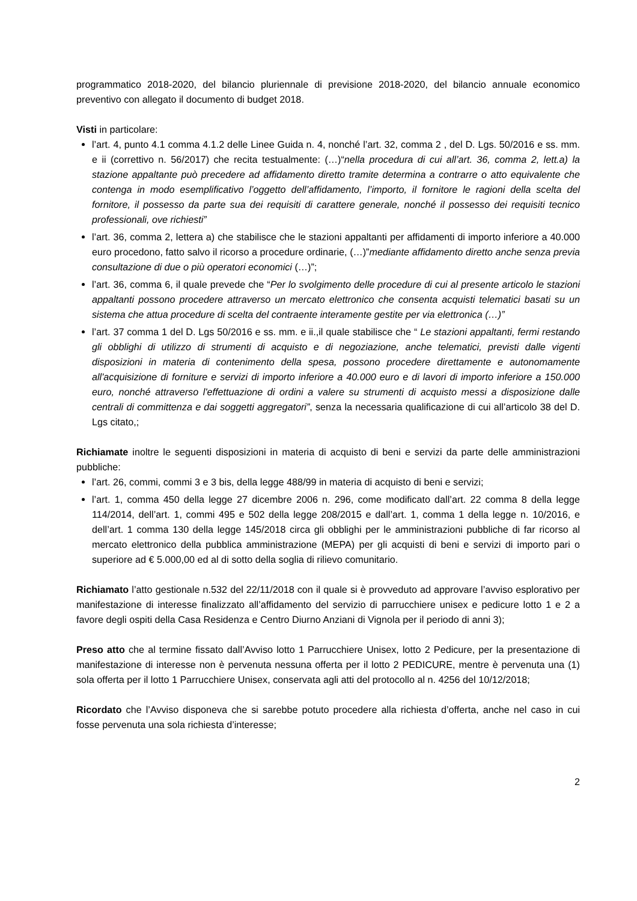programmatico 2018-2020, del bilancio pluriennale di previsione 2018-2020, del bilancio annuale economico preventivo con allegato il documento di budget 2018.
Visti in particolare:
l’art. 4, punto 4.1 comma 4.1.2 delle Linee Guida n. 4, nonché l’art. 32, comma 2 , del D. Lgs. 50/2016 e ss. mm. e ii (correttivo n. 56/2017) che recita testualmente: (…)“nella procedura di cui all’art. 36, comma 2, lett.a) la stazione appaltante può precedere ad affidamento diretto tramite determina a contrarre o atto equivalente che contenga in modo esemplificativo l’oggetto dell’affidamento, l’importo, il fornitore le ragioni della scelta del fornitore, il possesso da parte sua dei requisiti di carattere generale, nonché il possesso dei requisiti tecnico professionali, ove richiesti”
l’art. 36, comma 2, lettera a) che stabilisce che le stazioni appaltanti per affidamenti di importo inferiore a 40.000 euro procedono, fatto salvo il ricorso a procedure ordinarie, (…)”mediante affidamento diretto anche senza previa consultazione di due o più operatori economici (…)”;
l’art. 36, comma 6, il quale prevede che “Per lo svolgimento delle procedure di cui al presente articolo le stazioni appaltanti possono procedere attraverso un mercato elettronico che consenta acquisti telematici basati su un sistema che attua procedure di scelta del contraente interamente gestite per via elettronica (…)”
l’art. 37 comma 1 del D. Lgs 50/2016 e ss. mm. e ii.,il quale stabilisce che “ Le stazioni appaltanti, fermi restando gli obblighi di utilizzo di strumenti di acquisto e di negoziazione, anche telematici, previsti dalle vigenti disposizioni in materia di contenimento della spesa, possono procedere direttamente e autonomamente all'acquisizione di forniture e servizi di importo inferiore a 40.000 euro e di lavori di importo inferiore a 150.000 euro, nonché attraverso l'effettuazione di ordini a valere su strumenti di acquisto messi a disposizione dalle centrali di committenza e dai soggetti aggregatori”, senza la necessaria qualificazione di cui all’articolo 38 del D. Lgs citato,;
Richiamate inoltre le seguenti disposizioni in materia di acquisto di beni e servizi da parte delle amministrazioni pubbliche:
l’art. 26, commi, commi 3 e 3 bis, della legge 488/99 in materia di acquisto di beni e servizi;
l’art. 1, comma 450 della legge 27 dicembre 2006 n. 296, come modificato dall’art. 22 comma 8 della legge 114/2014, dell’art. 1, commi 495 e 502 della legge 208/2015 e dall’art. 1, comma 1 della legge n. 10/2016, e dell’art. 1 comma 130 della legge 145/2018 circa gli obblighi per le amministrazioni pubbliche di far ricorso al mercato elettronico della pubblica amministrazione (MEPA) per gli acquisti di beni e servizi di importo pari o superiore ad € 5.000,00 ed al di sotto della soglia di rilievo comunitario.
Richiamato l’atto gestionale n.532 del 22/11/2018 con il quale si è provveduto ad approvare l’avviso esplorativo per manifestazione di interesse finalizzato all’affidamento del servizio di parrucchiere unisex e pedicure lotto 1 e 2 a favore degli ospiti della Casa Residenza e Centro Diurno Anziani di Vignola per il periodo di anni 3);
Preso atto che al termine fissato dall’Avviso lotto 1 Parrucchiere Unisex, lotto 2 Pedicure, per la presentazione di manifestazione di interesse non è pervenuta nessuna offerta per il lotto 2 PEDICURE, mentre è pervenuta una (1) sola offerta per il lotto 1 Parrucchiere Unisex, conservata agli atti del protocollo al n. 4256 del 10/12/2018;
Ricordato che l’Avviso disponeva che si sarebbe potuto procedere alla richiesta d’offerta, anche nel caso in cui fosse pervenuta una sola richiesta d’interesse;
2